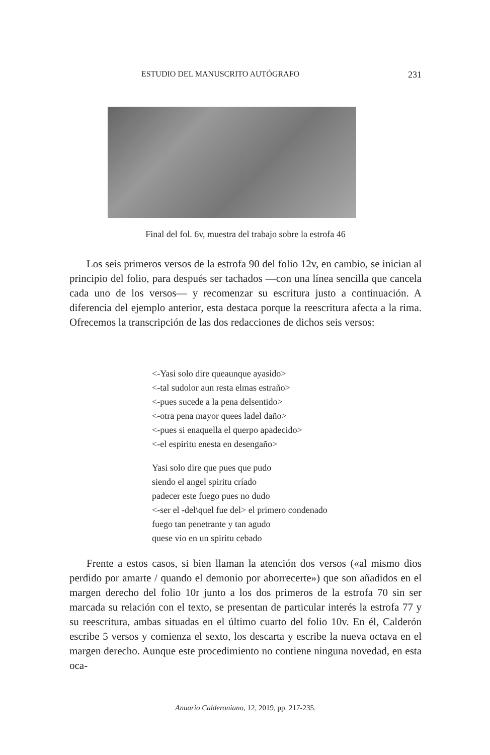ESTUDIO DEL MANUSCRITO AUTÓGRAFO 231
Final del fol. 6v, muestra del trabajo sobre la estrofa 46
Los seis primeros versos de la estrofa 90 del folio 12v, en cambio, se inician al principio del folio, para después ser tachados —con una línea sencilla que cancela cada uno de los versos— y recomenzar su escritura justo a continuación. A diferencia del ejemplo anterior, esta destaca porque la reescritura afecta a la rima. Ofrecemos la transcripción de las dos redacciones de dichos seis versos:
<-Yasi solo dire queaunque ayasido>
<-tal sudolor aun resta elmas estraño>
<-pues sucede a la pena delsentido>
<-otra pena mayor quees ladel daño>
<-pues si enaquella el querpo apadecido>
<-el espiritu enesta en desengaño>
Yasi solo dire que pues que pudo
siendo el angel spiritu críado
padecer este fuego pues no dudo
<-ser el -del\quel fue del> el primero condenado
fuego tan penetrante y tan agudo
quese vio en un spiritu cebado
Frente a estos casos, si bien llaman la atención dos versos («al mismo dios perdido por amarte / quando el demonio por aborrecerte») que son añadidos en el margen derecho del folio 10r junto a los dos primeros de la estrofa 70 sin ser marcada su relación con el texto, se presentan de particular interés la estrofa 77 y su reescritura, ambas situadas en el último cuarto del folio 10v. En él, Calderón escribe 5 versos y comienza el sexto, los descarta y escribe la nueva octava en el margen derecho. Aunque este procedimiento no contiene ninguna novedad, en esta oca-
Anuario Calderoniano, 12, 2019, pp. 217-235.